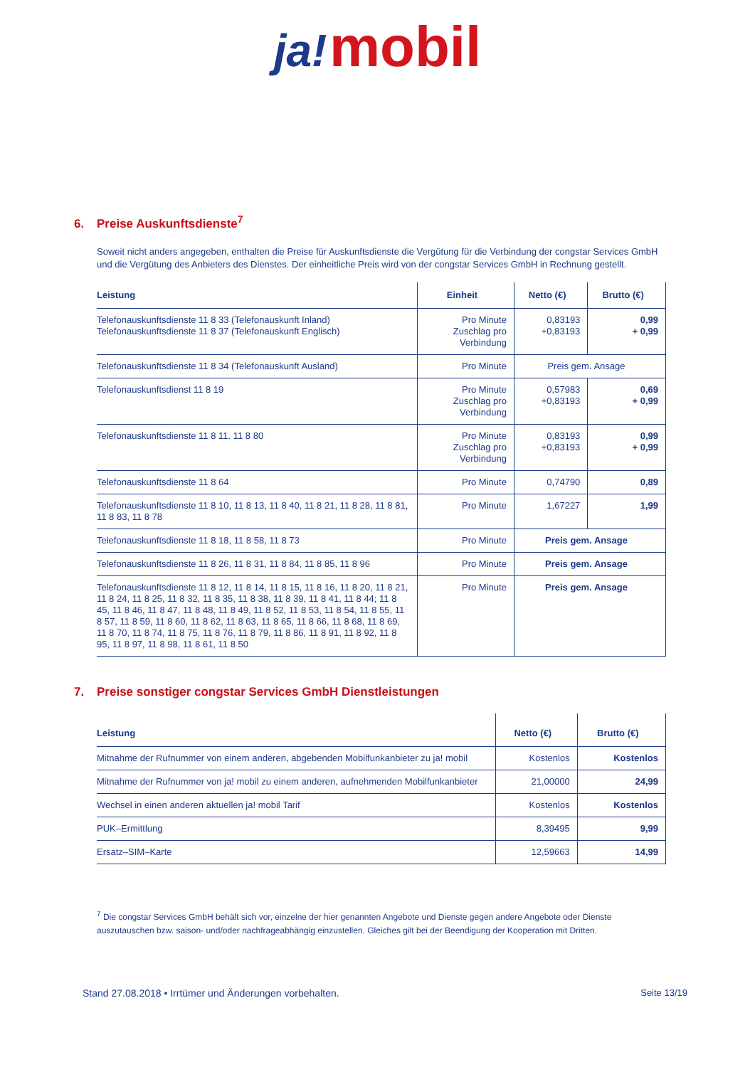ja! mobil
6. Preise Auskunftsdienste<sup>7</sup>
Soweit nicht anders angegeben, enthalten die Preise für Auskunftsdienste die Vergütung für die Verbindung der congstar Services GmbH und die Vergütung des Anbieters des Dienstes. Der einheitliche Preis wird von der congstar Services GmbH in Rechnung gestellt.
| Leistung | Einheit | Netto (€) | Brutto (€) |
| --- | --- | --- | --- |
| Telefonauskunftsdienste 11 8 33 (Telefonauskunft Inland) Telefonauskunftsdienste 11 8 37 (Telefonauskunft Englisch) | Pro Minute Zuschlag pro Verbindung | 0,83193 +0,83193 | 0,99 + 0,99 |
| Telefonauskunftsdienste 11 8 34 (Telefonauskunft Ausland) | Pro Minute | Preis gem. Ansage | |
| Telefonauskunftsdienst 11 8 19 | Pro Minute Zuschlag pro Verbindung | 0,57983 +0,83193 | 0,69 + 0,99 |
| Telefonauskunftsdienste 11 8 11. 11 8 80 | Pro Minute Zuschlag pro Verbindung | 0,83193 +0,83193 | 0,99 + 0,99 |
| Telefonauskunftsdienste 11 8 64 | Pro Minute | 0,74790 | 0,89 |
| Telefonauskunftsdienste 11 8 10, 11 8 13, 11 8 40, 11 8 21, 11 8 28, 11 8 81, 11 8 83, 11 8 78 | Pro Minute | 1,67227 | 1,99 |
| Telefonauskunftsdienste 11 8 18, 11 8 58, 11 8 73 | Pro Minute | Preis gem. Ansage | |
| Telefonauskunftsdienste 11 8 26, 11 8 31, 11 8 84, 11 8 85, 11 8 96 | Pro Minute | Preis gem. Ansage | |
| Telefonauskunftsdienste 11 8 12, 11 8 14, 11 8 15, 11 8 16, 11 8 20, 11 8 21, 11 8 24, 11 8 25, 11 8 32, 11 8 35, 11 8 38, 11 8 39, 11 8 41, 11 8 44; 11 8 45, 11 8 46, 11 8 47, 11 8 48, 11 8 49, 11 8 52, 11 8 53, 11 8 54, 11 8 55, 11 8 57, 11 8 59, 11 8 60, 11 8 62, 11 8 63, 11 8 65, 11 8 66, 11 8 68, 11 8 69, 11 8 70, 11 8 74, 11 8 75, 11 8 76, 11 8 79, 11 8 86, 11 8 91, 11 8 92, 11 8 95, 11 8 97, 11 8 98, 11 8 61, 11 8 50 | Pro Minute | Preis gem. Ansage | |
7. Preise sonstiger congstar Services GmbH Dienstleistungen
| Leistung | Netto (€) | Brutto (€) |
| --- | --- | --- |
| Mitnahme der Rufnummer von einem anderen, abgebenden Mobilfunkanbieter zu ja! mobil | Kostenlos | Kostenlos |
| Mitnahme der Rufnummer von ja! mobil zu einem anderen, aufnehmenden Mobilfunkanbieter | 21,00000 | 24,99 |
| Wechsel in einen anderen aktuellen ja! mobil Tarif | Kostenlos | Kostenlos |
| PUK–Ermittlung | 8,39495 | 9,99 |
| Ersatz–SIM–Karte | 12,59663 | 14,99 |
<sup>7</sup> Die congstar Services GmbH behält sich vor, einzelne der hier genannten Angebote und Dienste gegen andere Angebote oder Dienste auszutauschen bzw. saison- und/oder nachfrageabhängig einzustellen. Gleiches gilt bei der Beendigung der Kooperation mit Dritten.
Stand 27.08.2018 • Irrtümer und Änderungen vorbehalten. Seite 13/19